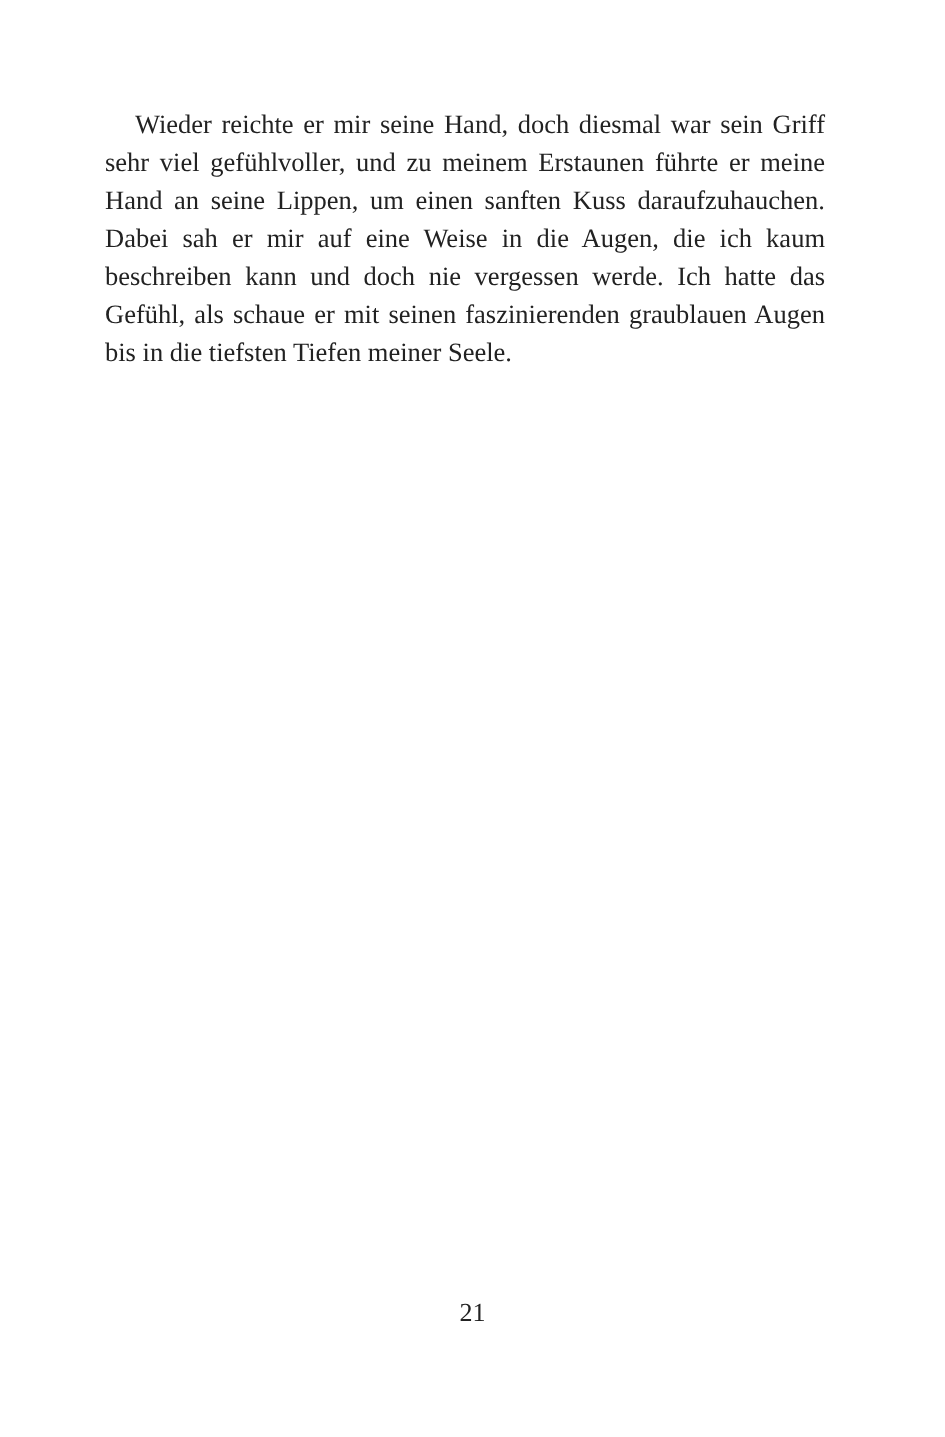Wieder reichte er mir seine Hand, doch diesmal war sein Griff sehr viel gefühlvoller, und zu meinem Erstaunen führte er meine Hand an seine Lippen, um einen sanften Kuss dar­aufzuhauchen. Dabei sah er mir auf eine Weise in die Augen, die ich kaum beschreiben kann und doch nie vergessen werde. Ich hatte das Gefühl, als schaue er mit seinen faszinierenden graublauen Augen bis in die tiefsten Tiefen meiner Seele.
21